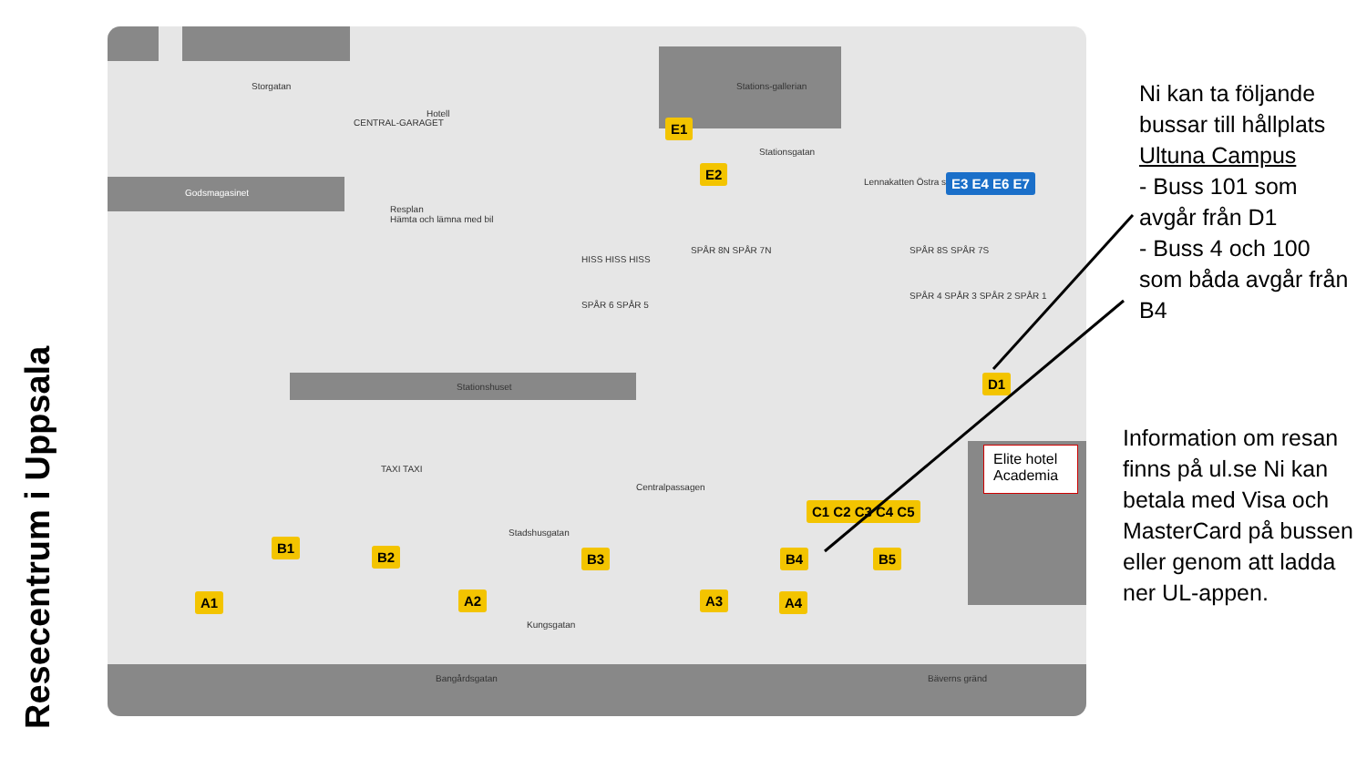Resecentrum i Uppsala
Storgatan
Godsmagasinet
Resplan
Hämta och lämna med bil
Stationsgatan
Lennakatten Östra station
Stationshuset
Stadshusgatan
Kungsgatan
Centralpassagen
Hotell
Stations-gallerian
CENTRAL-GARAGET
SPÅR 6 SPÅR 5
SPÅR 8N SPÅR 7N
SPÅR 4 SPÅR 3 SPÅR 2 SPÅR 1
SPÅR 8S SPÅR 7S
TAXI TAXI
HISS HISS HISS
Bangårdsgatan Bäverns gränd
E1
E2
E3 E4 E6 E7
D1
C1 C2 C3 C4 C5
B1
B2 B3 B4 B5
A1 A2 A3 A4
Elite hotel Academia
Ni kan ta följande bussar till hållplats Ultuna Campus
- Buss 101 som avgår från D1
- Buss 4 och 100 som båda avgår från B4
Information om resan finns på ul.se Ni kan betala med Visa och MasterCard på bussen eller genom att ladda ner UL-appen.